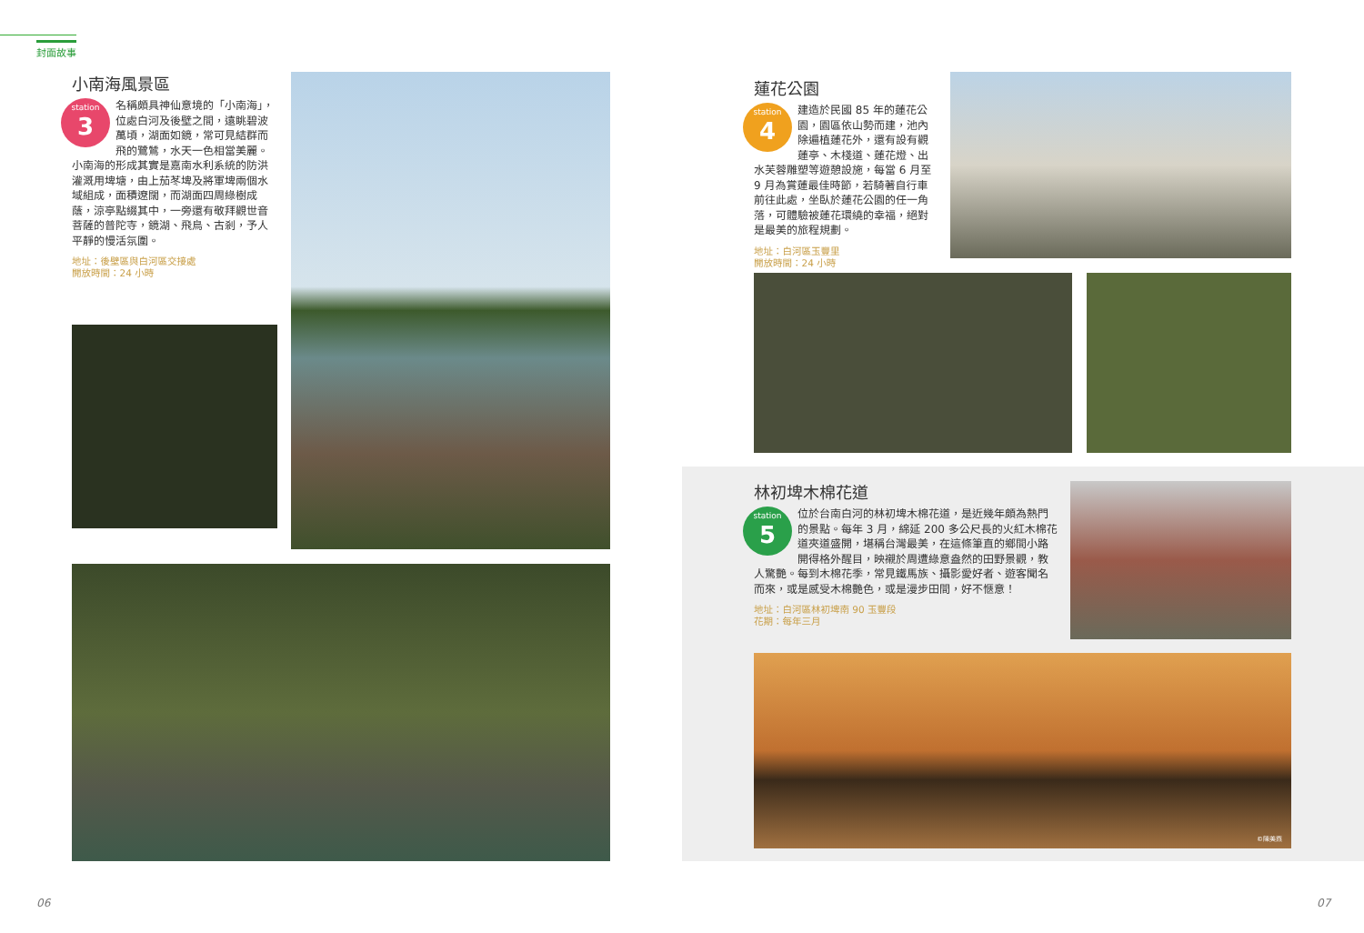封面故事
小南海風景區
station
3 名稱頗具神仙意境的「小南海」，位處白河及後壁之間，遠眺碧波萬頃，湖面如鏡，常可見結群而飛的鷺鷥，水天一色相當美麗。小南海的形成其實是嘉南水利系統的防洪灌溉用埤塘，由上茄苳埤及將軍埤兩個水域組成，面積遼闊，而湖面四周綠樹成蔭，涼亭點綴其中，一旁還有敬拜觀世音菩薩的普陀寺，鏡湖、飛鳥、古剎，予人平靜的慢活氛圍。
地址：後壁區與白河區交接處
開放時間：24 小時
蓮花公園
station
4 建造於民國 85 年的蓮花公園，園區依山勢而建，池內除遍植蓮花外，還有設有觀蓮亭、木棧道、蓮花燈、出水芙蓉雕塑等遊憩設施，每當 6 月至 9 月為賞蓮最佳時節，若騎著自行車前往此處，坐臥於蓮花公園的任一角落，可體驗被蓮花環繞的幸福，絕對是最美的旅程規劃。
地址：白河區玉豐里
開放時間：24 小時
林初埤木棉花道
station
5 位於台南白河的林初埤木棉花道，是近幾年頗為熱門的景點。每年 3 月，綿延 200 多公尺長的火紅木棉花道夾道盛開，堪稱台灣最美，在這條筆直的鄉間小路開得格外醒目，映襯於周遭綠意盎然的田野景觀，教人驚艷。每到木棉花季，常見鐵馬族、攝影愛好者、遊客聞名而來，或是感受木棉艷色，或是漫步田間，好不愜意！
地址：白河區林初埤南 90 玉豐段
花期：每年三月
©陳美燕
06 07